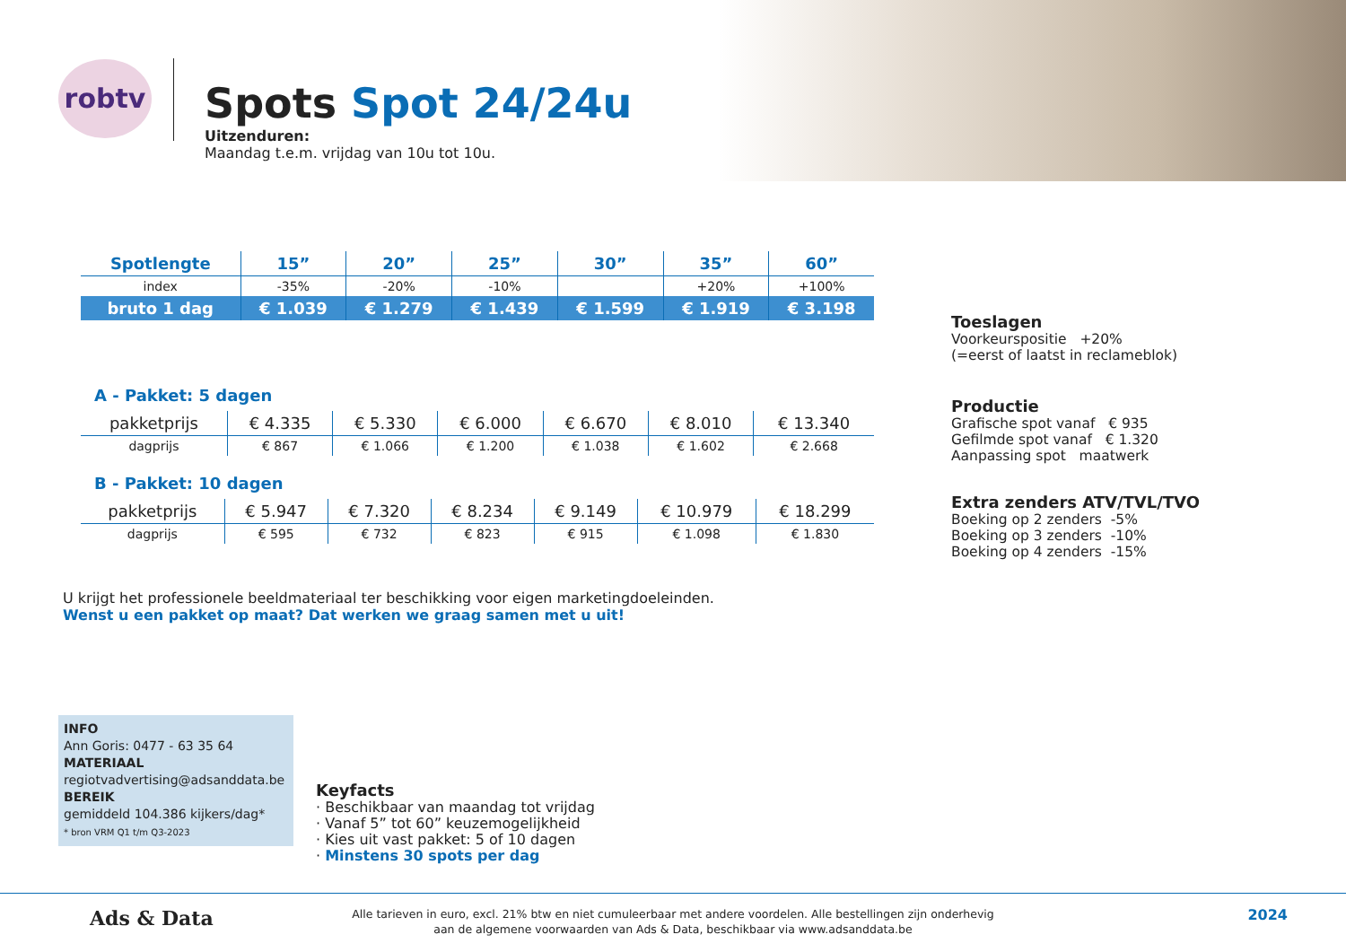robtv
Spots Spot 24/24u
Uitzenduren:
Maandag t.e.m. vrijdag van 10u tot 10u.
| Spotlengte | 15” | 20” | 25” | 30” | 35” | 60” |
| --- | --- | --- | --- | --- | --- | --- |
| index | -35% | -20% | -10% | | +20% | +100% |
| bruto 1 dag | € 1.039 | € 1.279 | € 1.439 | € 1.599 | € 1.919 | € 3.198 |
A - Pakket: 5 dagen
| pakketprijs | € 4.335 | € 5.330 | € 6.000 | € 6.670 | € 8.010 | € 13.340 |
| dagprijs | € 867 | € 1.066 | € 1.200 | € 1.038 | € 1.602 | € 2.668 |
B - Pakket: 10 dagen
| pakketprijs | € 5.947 | € 7.320 | € 8.234 | € 9.149 | € 10.979 | € 18.299 |
| dagprijs | € 595 | € 732 | € 823 | € 915 | € 1.098 | € 1.830 |
Toeslagen
Voorkeurspositie +20%
(=eerst of laatst in reclameblok)
Productie
Grafische spot vanaf € 935
Gefilmde spot vanaf € 1.320
Aanpassing spot maatwerk
Extra zenders ATV/TVL/TVO
Boeking op 2 zenders -5%
Boeking op 3 zenders -10%
Boeking op 4 zenders -15%
U krijgt het professionele beeldmateriaal ter beschikking voor eigen marketingdoeleinden.
Wenst u een pakket op maat? Dat werken we graag samen met u uit!
INFO
Ann Goris: 0477 - 63 35 64
MATERIAAL
regiotvadvertising@adsanddata.be
BEREIK
gemiddeld 104.386 kijkers/dag*
* bron VRM Q1 t/m Q3-2023
Keyfacts
· Beschikbaar van maandag tot vrijdag
· Vanaf 5” tot 60” keuzemogelijkheid
· Kies uit vast pakket: 5 of 10 dagen
· Minstens 30 spots per dag
Ads & Data
Alle tarieven in euro, excl. 21% btw en niet cumuleerbaar met andere voordelen. Alle bestellingen zijn onderhevig
aan de algemene voorwaarden van Ads & Data, beschikbaar via www.adsanddata.be
2024